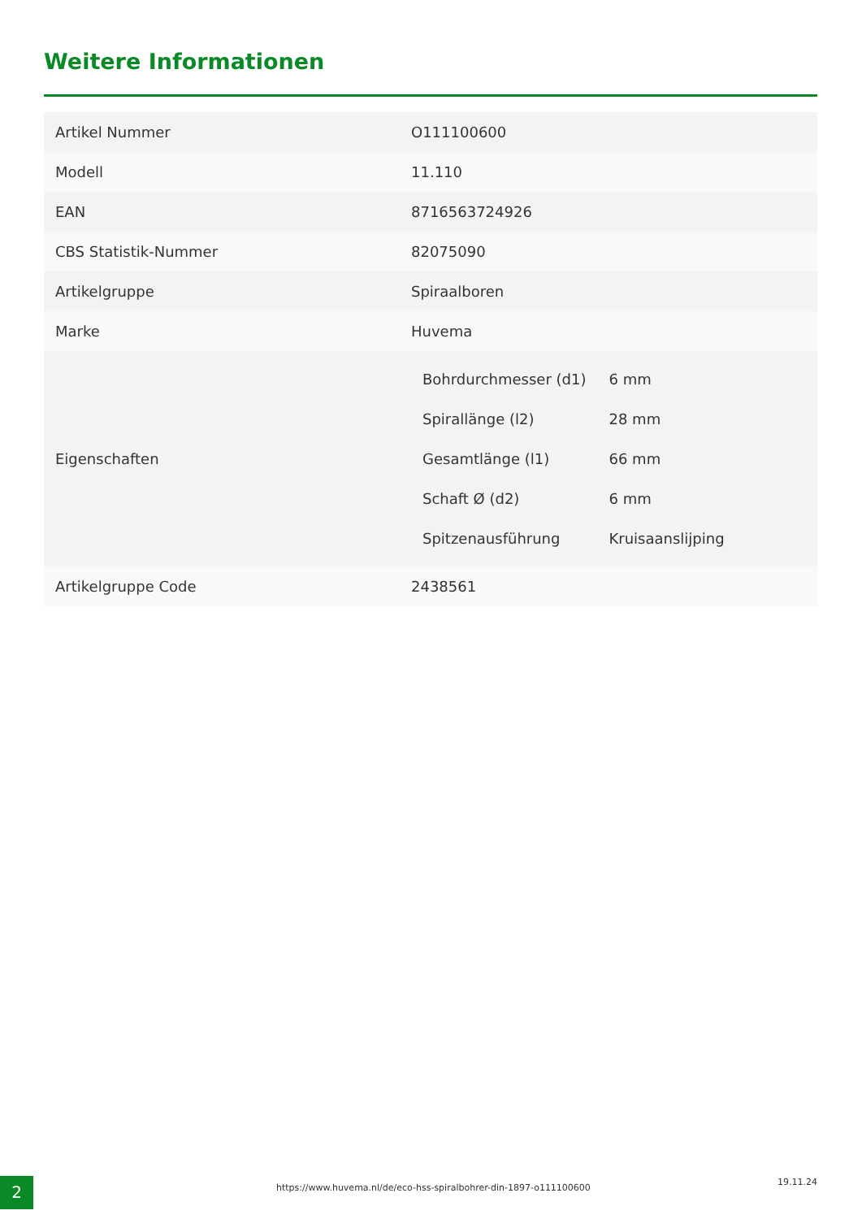Weitere Informationen
| Artikel Nummer | O111100600 |
| Modell | 11.110 |
| EAN | 8716563724926 |
| CBS Statistik-Nummer | 82075090 |
| Artikelgruppe | Spiraalboren |
| Marke | Huvema |
| Eigenschaften | / Bohrdurchmesser (d1) / 6 mm / / Spirallänge (l2) / 28 mm / / Gesamtlänge (l1) / 66 mm / / Schaft Ø (d2) / 6 mm / / Spitzenausführung / Kruisaanslijping / |
| Artikelgruppe Code | 2438561 |
2
https://www.huvema.nl/de/eco-hss-spiralbohrer-din-1897-o111100600
19.11.24